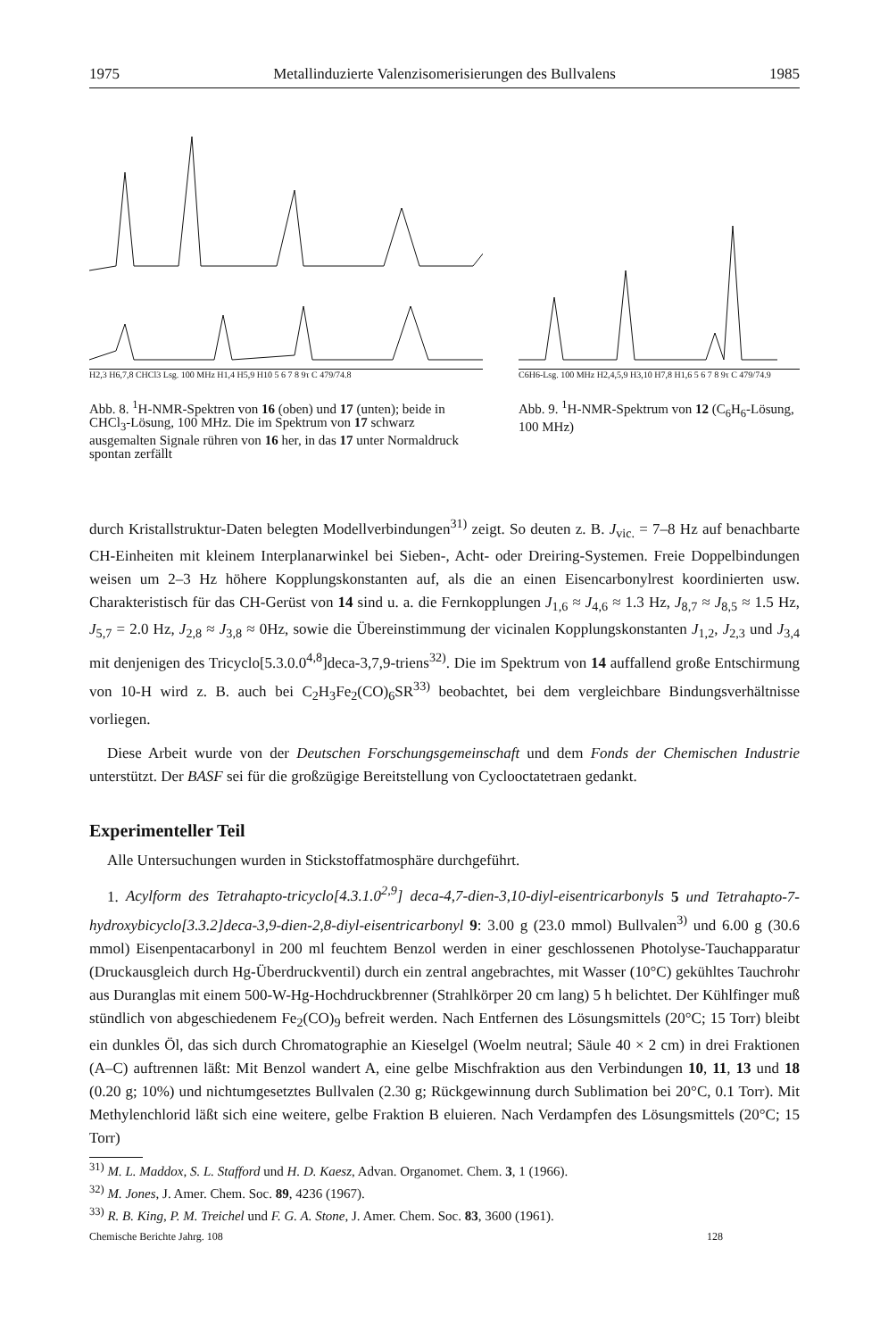1975 Metallinduzierte Valenzisomerisierungen des Bullvalens 1985
H2,3 H6,7,8 CHCl3 Lsg. 100 MHz H1,4 H5,9 H10 5 6 7 8 9τ C 479/74.8
Abb. 8. <sup>1</sup>H-NMR-Spektren von 16 (oben) und 17 (unten); beide in CHCl<sub>3</sub>-Lösung, 100 MHz. Die im Spektrum von 17 schwarz ausgemalten Signale rühren von 16 her, in das 17 unter Normaldruck spontan zerfällt
C6H6-Lsg. 100 MHz H2,4,5,9 H3,10 H7,8 H1,6 5 6 7 8 9τ C 479/74.9
Abb. 9. <sup>1</sup>H-NMR-Spektrum von 12 (C<sub>6</sub>H<sub>6</sub>-Lösung, 100 MHz)
durch Kristallstruktur-Daten belegten Modellverbindungen<sup>31)</sup> zeigt. So deuten z. B. J<sub>vic.</sub> = 7–8 Hz auf benachbarte CH-Einheiten mit kleinem Interplanarwinkel bei Sieben-, Acht- oder Dreiring-Systemen. Freie Doppelbindungen weisen um 2–3 Hz höhere Kopplungskonstanten auf, als die an einen Eisencarbonylrest koordinierten usw. Charakteristisch für das CH-Gerüst von 14 sind u. a. die Fernkopplungen J<sub>1,6</sub> ≈ J<sub>4,6</sub> ≈ 1.3 Hz, J<sub>8,7</sub> ≈ J<sub>8,5</sub> ≈ 1.5 Hz, J<sub>5,7</sub> = 2.0 Hz, J<sub>2,8</sub> ≈ J<sub>3,8</sub> ≈ 0Hz, sowie die Übereinstimmung der vicinalen Kopplungskonstanten J<sub>1,2</sub>, J<sub>2,3</sub> und J<sub>3,4</sub> mit denjenigen des Tricyclo[5.3.0.0<sup>4,8</sup>]deca-3,7,9-triens<sup>32)</sup>. Die im Spektrum von 14 auffallend große Entschirmung von 10-H wird z. B. auch bei C<sub>2</sub>H<sub>3</sub>Fe<sub>2</sub>(CO)<sub>6</sub>SR<sup>33)</sup> beobachtet, bei dem vergleichbare Bindungsverhältnisse vorliegen.
Diese Arbeit wurde von der Deutschen Forschungsgemeinschaft und dem Fonds der Chemischen Industrie unterstützt. Der BASF sei für die großzügige Bereitstellung von Cyclooctatetraen gedankt.
Experimenteller Teil
Alle Untersuchungen wurden in Stickstoffatmosphäre durchgeführt.
1. Acylform des Tetrahapto-tricyclo[4.3.1.0<sup>2,9</sup>] deca-4,7-dien-3,10-diyl-eisentricarbonyls 5 und Tetrahapto-7-hydroxybicyclo[3.3.2]deca-3,9-dien-2,8-diyl-eisentricarbonyl 9: 3.00 g (23.0 mmol) Bullvalen<sup>3)</sup> und 6.00 g (30.6 mmol) Eisenpentacarbonyl in 200 ml feuchtem Benzol werden in einer geschlossenen Photolyse-Tauchapparatur (Druckausgleich durch Hg-Überdruckventil) durch ein zentral angebrachtes, mit Wasser (10°C) gekühltes Tauchrohr aus Duranglas mit einem 500-W-Hg-Hochdruckbrenner (Strahlkörper 20 cm lang) 5 h belichtet. Der Kühlfinger muß stündlich von abgeschiedenem Fe<sub>2</sub>(CO)<sub>9</sub> befreit werden. Nach Entfernen des Lösungsmittels (20°C; 15 Torr) bleibt ein dunkles Öl, das sich durch Chromatographie an Kieselgel (Woelm neutral; Säule 40 × 2 cm) in drei Fraktionen (A–C) auftrennen läßt: Mit Benzol wandert A, eine gelbe Mischfraktion aus den Verbindungen 10, 11, 13 und 18 (0.20 g; 10%) und nichtumgesetztes Bullvalen (2.30 g; Rückgewinnung durch Sublimation bei 20°C, 0.1 Torr). Mit Methylenchlorid läßt sich eine weitere, gelbe Fraktion B eluieren. Nach Verdampfen des Lösungsmittels (20°C; 15 Torr)
<sup>31)</sup> M. L. Maddox, S. L. Stafford und H. D. Kaesz, Advan. Organomet. Chem. 3, 1 (1966).
<sup>32)</sup> M. Jones, J. Amer. Chem. Soc. 89, 4236 (1967).
<sup>33)</sup> R. B. King, P. M. Treichel und F. G. A. Stone, J. Amer. Chem. Soc. 83, 3600 (1961).
Chemische Berichte Jahrg. 108 128